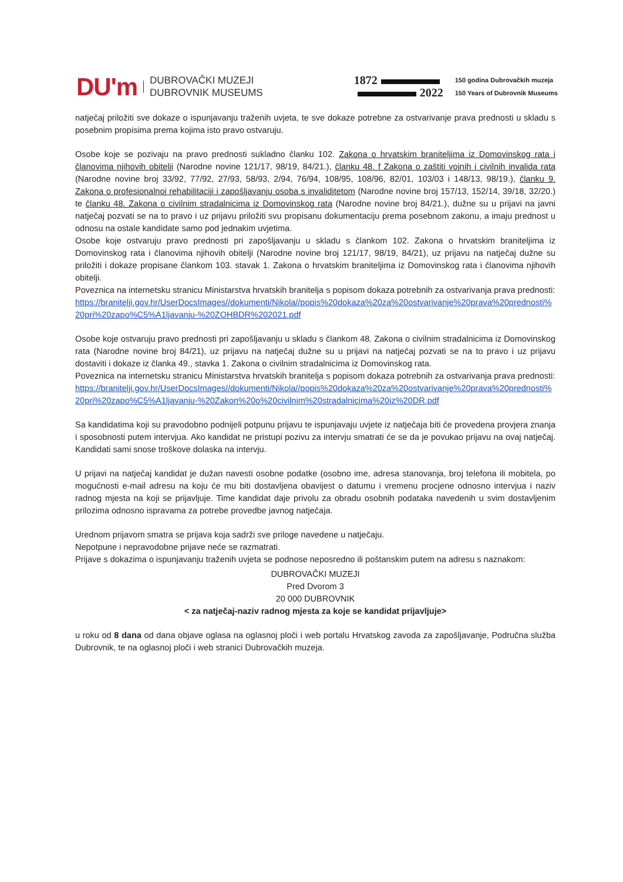DU'm
DUBROVAČKI MUZEJI
DUBROVNIK MUSEUMS
1872
2022
150 godina Dubrovačkih muzeja
150 Years of Dubrovnik Museums
natječaj priložiti sve dokaze o ispunjavanju traženih uvjeta, te sve dokaze potrebne za ostvarivanje prava prednosti u skladu s posebnim propisima prema kojima isto pravo ostvaruju.
Osobe koje se pozivaju na pravo prednosti sukladno članku 102. Zakona o hrvatskim braniteljima iz Domovinskog rata i članovima njihovih obitelji (Narodne novine 121/17, 98/19, 84/21.), članku 48. f Zakona o zaštiti vojnih i civilnih invalida rata (Narodne novine broj 33/92, 77/92, 27/93, 58/93, 2/94, 76/94, 108/95, 108/96, 82/01, 103/03 i 148/13, 98/19.), članku 9. Zakona o profesionalnoj rehabilitaciji i zapošljavanju osoba s invaliditetom (Narodne novine broj 157/13, 152/14, 39/18, 32/20.) te članku 48. Zakona o civilnim stradalnicima iz Domovinskog rata (Narodne novine broj 84/21.), dužne su u prijavi na javni natječaj pozvati se na to pravo i uz prijavu priložiti svu propisanu dokumentaciju prema posebnom zakonu, a imaju prednost u odnosu na ostale kandidate samo pod jednakim uvjetima.
Osobe koje ostvaruju pravo prednosti pri zapošljavanju u skladu s člankom 102. Zakona o hrvatskim braniteljima iz Domovinskog rata i članovima njihovih obitelji (Narodne novine broj 121/17, 98/19, 84/21), uz prijavu na natječaj dužne su priložiti i dokaze propisane člankom 103. stavak 1. Zakona o hrvatskim braniteljima iz Domovinskog rata i članovima njihovih obitelji.
Poveznica na internetsku stranicu Ministarstva hrvatskih branitelja s popisom dokaza potrebnih za ostvarivanja prava prednosti:
https://branitelji.gov.hr/UserDocsImages//dokumenti/Nikola//popis%20dokaza%20za%20ostvarivanje%20prava%20prednosti%20pri%20zapo%C5%A1ljavanju-%20ZOHBDR%202021.pdf
Osobe koje ostvaruju pravo prednosti pri zapošljavanju u skladu s člankom 48. Zakona o civilnim stradalnicima iz Domovinskog rata (Narodne novine broj 84/21), uz prijavu na natječaj dužne su u prijavi na natječaj pozvati se na to pravo i uz prijavu dostaviti i dokaze iz članka 49., stavka 1. Zakona o civilnim stradalnicima iz Domovinskog rata.
Poveznica na internetsku stranicu Ministarstva hrvatskih branitelja s popisom dokaza potrebnih za ostvarivanja prava prednosti:
https://branitelji.gov.hr/UserDocsImages//dokumenti/Nikola//popis%20dokaza%20za%20ostvarivanje%20prava%20prednosti%20pri%20zapo%C5%A1ljavanju-%20Zakon%20o%20civilnim%20stradalnicima%20iz%20DR.pdf
Sa kandidatima koji su pravodobno podnijeli potpunu prijavu te ispunjavaju uvjete iz natječaja biti će provedena provjera znanja i sposobnosti putem intervjua. Ako kandidat ne pristupi pozivu za intervju smatrati će se da je povukao prijavu na ovaj natječaj. Kandidati sami snose troškove dolaska na intervju.
U prijavi na natječaj kandidat je dužan navesti osobne podatke (osobno ime, adresa stanovanja, broj telefona ili mobitela, po mogućnosti e-mail adresu na koju će mu biti dostavljena obavijest o datumu i vremenu procjene odnosno intervjua i naziv radnog mjesta na koji se prijavljuje. Time kandidat daje privolu za obradu osobnih podataka navedenih u svim dostavljenim prilozima odnosno ispravama za potrebe provedbe javnog natječaja.
Urednom prijavom smatra se prijava koja sadrži sve priloge navedene u natječaju.
Nepotpune i nepravodobne prijave neće se razmatrati.
Prijave s dokazima o ispunjavanju traženih uvjeta se podnose neposredno ili poštanskim putem na adresu s naznakom:
DUBROVAČKI MUZEJI
Pred Dvorom 3
20 000 DUBROVNIK
< za natječaj-naziv radnog mjesta za koje se kandidat prijavljuje>
u roku od 8 dana od dana objave oglasa na oglasnoj ploči i web portalu Hrvatskog zavoda za zapošljavanje, Područna služba Dubrovnik, te na oglasnoj ploči i web stranici Dubrovačkih muzeja.